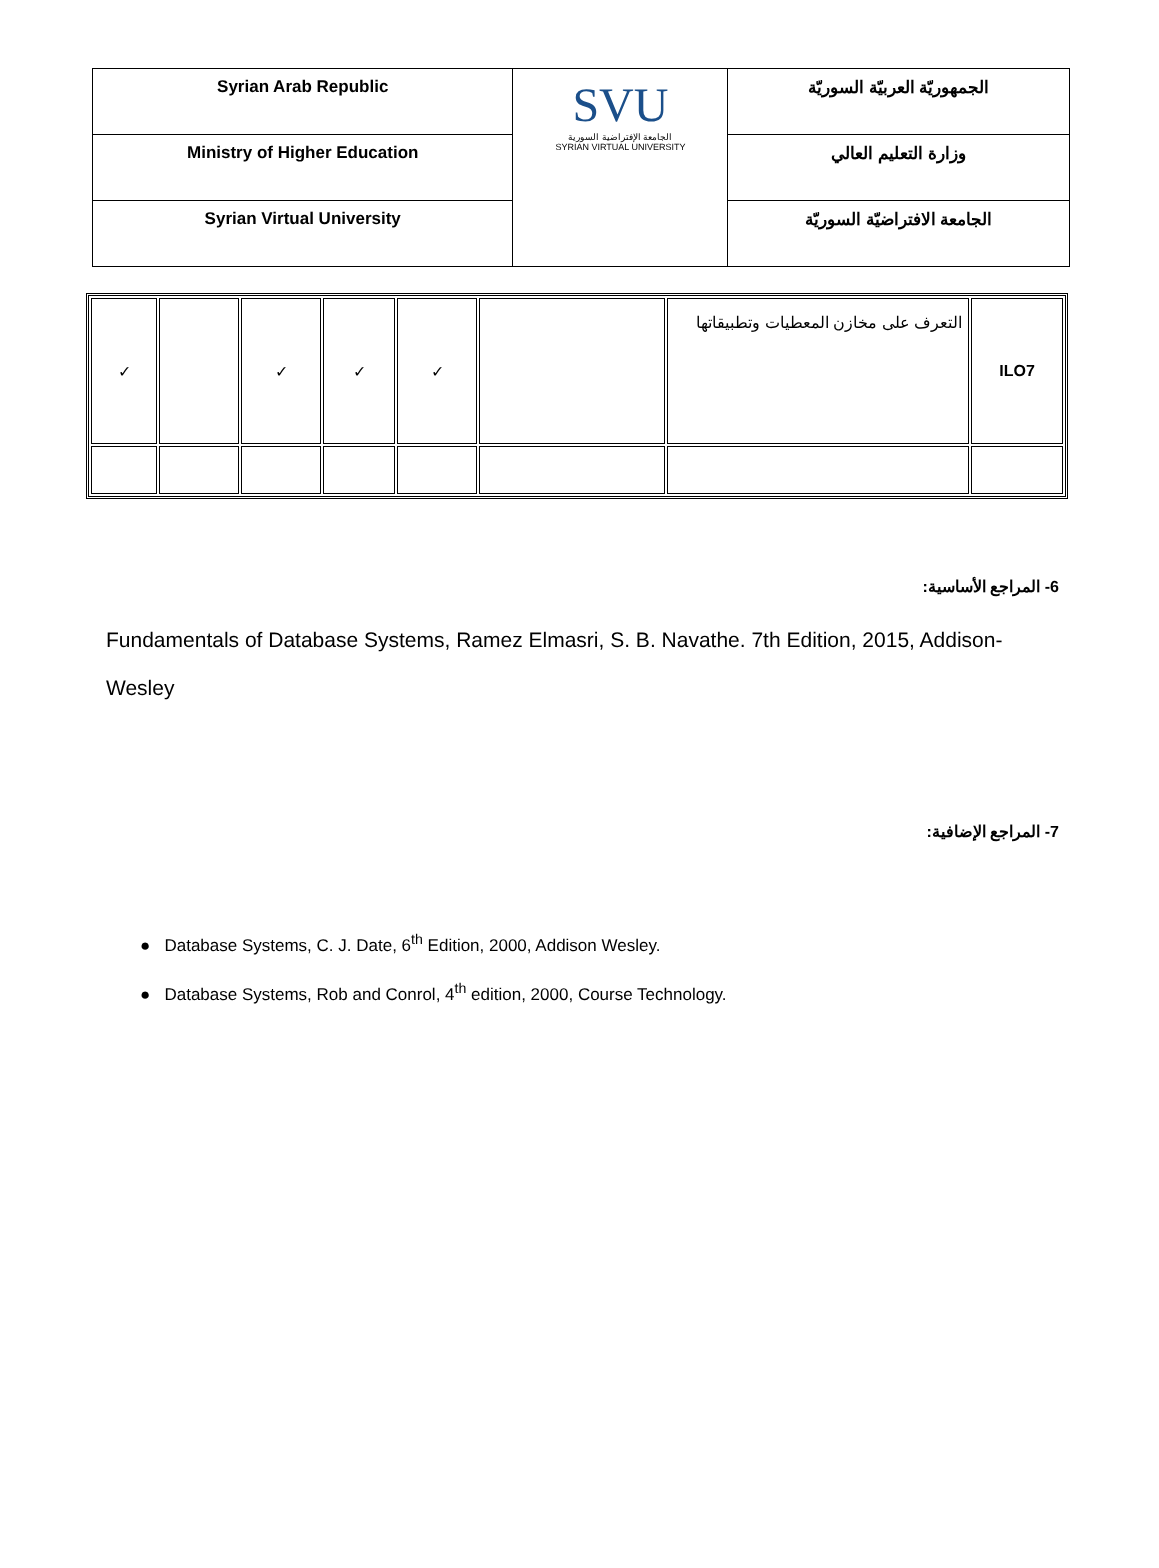| Syrian Arab Republic | SVU الجامعة الإفتراضية السورية SYRIAN VIRTUAL UNIVERSITY | الجمهوريّة العربيّة السوريّة |
| Ministry of Higher Education | | وزارة التعليم العالي |
| Syrian Virtual University | | الجامعة الافتراضيّة السوريّة |
| ✓ | | ✓ | ✓ | ✓ | | التعرف على مخازن المعطيات وتطبيقاتها | ILO7 |
6- المراجع الأساسية:
Fundamentals of Database Systems, Ramez Elmasri, S. B. Navathe. 7th Edition, 2015, Addison-Wesley
7- المراجع الإضافية:
● Database Systems, C. J. Date, 6<sup>th</sup> Edition, 2000, Addison Wesley.
● Database Systems, Rob and Conrol, 4<sup>th</sup> edition, 2000, Course Technology.